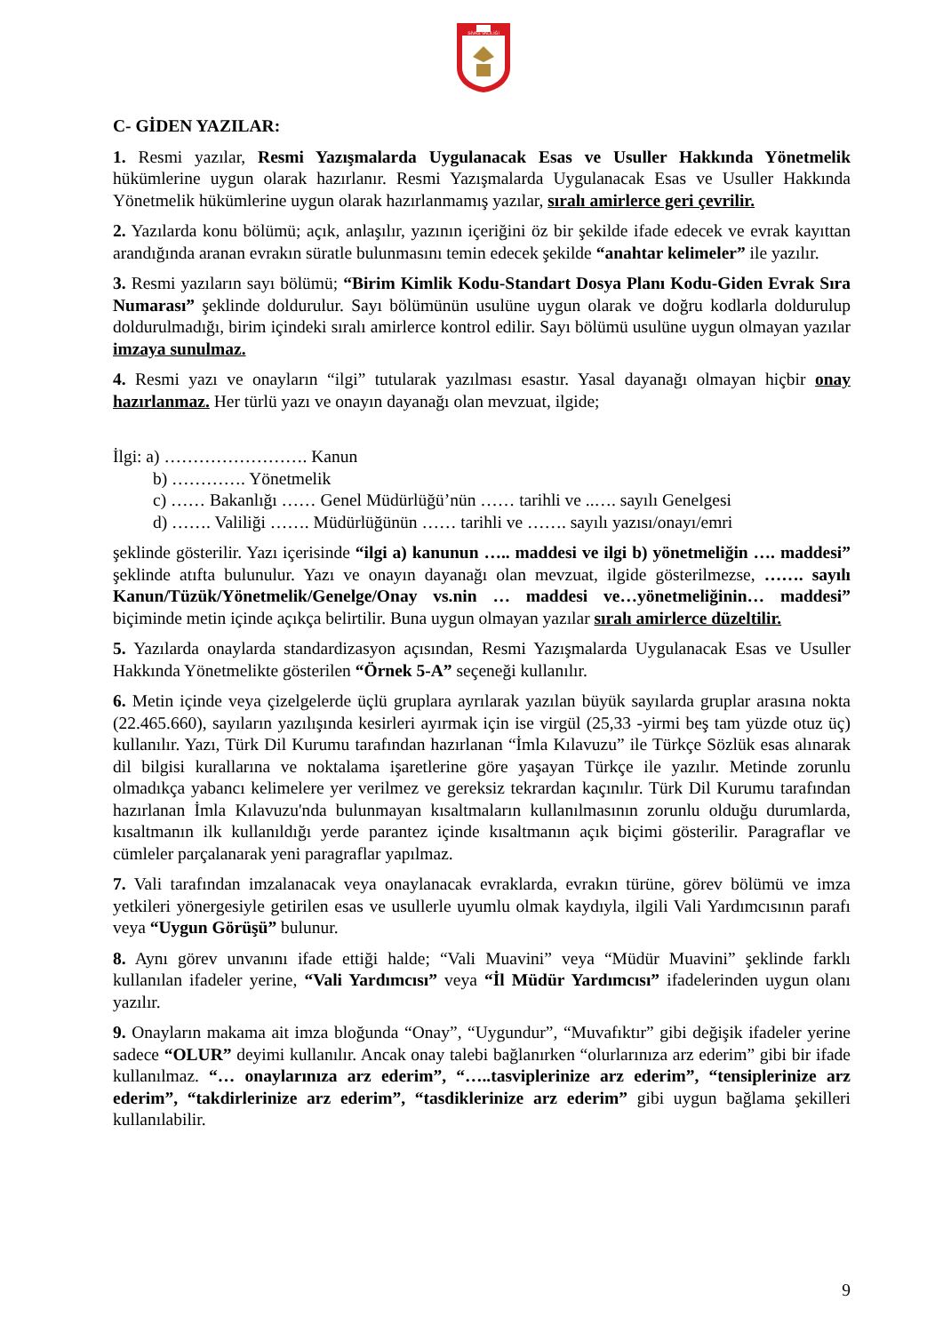SİVAS VALİLİĞİ
C- GİDEN YAZILAR:
1. Resmi yazılar, Resmi Yazışmalarda Uygulanacak Esas ve Usuller Hakkında Yönetmelik hükümlerine uygun olarak hazırlanır. Resmi Yazışmalarda Uygulanacak Esas ve Usuller Hakkında Yönetmelik hükümlerine uygun olarak hazırlanmamış yazılar, sıralı amirlerce geri çevrilir.
2. Yazılarda konu bölümü; açık, anlaşılır, yazının içeriğini öz bir şekilde ifade edecek ve evrak kayıttan arandığında aranan evrakın süratle bulunmasını temin edecek şekilde “anahtar kelimeler” ile yazılır.
3. Resmi yazıların sayı bölümü; “Birim Kimlik Kodu-Standart Dosya Planı Kodu-Giden Evrak Sıra Numarası” şeklinde doldurulur. Sayı bölümünün usulüne uygun olarak ve doğru kodlarla doldurulup doldurulmadığı, birim içindeki sıralı amirlerce kontrol edilir. Sayı bölümü usulüne uygun olmayan yazılar imzaya sunulmaz.
4. Resmi yazı ve onayların “ilgi” tutularak yazılması esastır. Yasal dayanağı olmayan hiçbir onay hazırlanmaz. Her türlü yazı ve onayın dayanağı olan mevzuat, ilgide;
İlgi: a) ……………………. Kanun
b) …………. Yönetmelik
c) …… Bakanlığı …… Genel Müdürlüğü’nün …… tarihli ve ..…. sayılı Genelgesi
d) ……. Valiliği ……. Müdürlüğünün …… tarihli ve ……. sayılı yazısı/onayı/emri
şeklinde gösterilir. Yazı içerisinde “ilgi a) kanunun ….. maddesi ve ilgi b) yönetmeliğin …. maddesi” şeklinde atıfta bulunulur. Yazı ve onayın dayanağı olan mevzuat, ilgide gösterilmezse, ……. sayılı Kanun/Tüzük/Yönetmelik/Genelge/Onay vs.nin … maddesi ve…yönetmeliğinin… maddesi” biçiminde metin içinde açıkça belirtilir. Buna uygun olmayan yazılar sıralı amirlerce düzeltilir.
5. Yazılarda onaylarda standardizasyon açısından, Resmi Yazışmalarda Uygulanacak Esas ve Usuller Hakkında Yönetmelikte gösterilen “Örnek 5-A” seçeneği kullanılır.
6. Metin içinde veya çizelgelerde üçlü gruplara ayrılarak yazılan büyük sayılarda gruplar arasına nokta (22.465.660), sayıların yazılışında kesirleri ayırmak için ise virgül (25,33 -yirmi beş tam yüzde otuz üç) kullanılır. Yazı, Türk Dil Kurumu tarafından hazırlanan “İmla Kılavuzu” ile Türkçe Sözlük esas alınarak dil bilgisi kurallarına ve noktalama işaretlerine göre yaşayan Türkçe ile yazılır. Metinde zorunlu olmadıkça yabancı kelimelere yer verilmez ve gereksiz tekrardan kaçınılır. Türk Dil Kurumu tarafından hazırlanan İmla Kılavuzu'nda bulunmayan kısaltmaların kullanılmasının zorunlu olduğu durumlarda, kısaltmanın ilk kullanıldığı yerde parantez içinde kısaltmanın açık biçimi gösterilir. Paragraflar ve cümleler parçalanarak yeni paragraflar yapılmaz.
7. Vali tarafından imzalanacak veya onaylanacak evraklarda, evrakın türüne, görev bölümü ve imza yetkileri yönergesiyle getirilen esas ve usullerle uyumlu olmak kaydıyla, ilgili Vali Yardımcısının parafı veya “Uygun Görüşü” bulunur.
8. Aynı görev unvanını ifade ettiği halde; “Vali Muavini” veya “Müdür Muavini” şeklinde farklı kullanılan ifadeler yerine, “Vali Yardımcısı” veya “İl Müdür Yardımcısı” ifadelerinden uygun olanı yazılır.
9. Onayların makama ait imza bloğunda “Onay”, “Uygundur”, “Muvafıktır” gibi değişik ifadeler yerine sadece “OLUR” deyimi kullanılır. Ancak onay talebi bağlanırken “olurlarınıza arz ederim” gibi bir ifade kullanılmaz. “… onaylarınıza arz ederim”, “…..tasviplerinize arz ederim”, “tensiplerinize arz ederim”, “takdirlerinize arz ederim”, “tasdiklerinize arz ederim” gibi uygun bağlama şekilleri kullanılabilir.
9